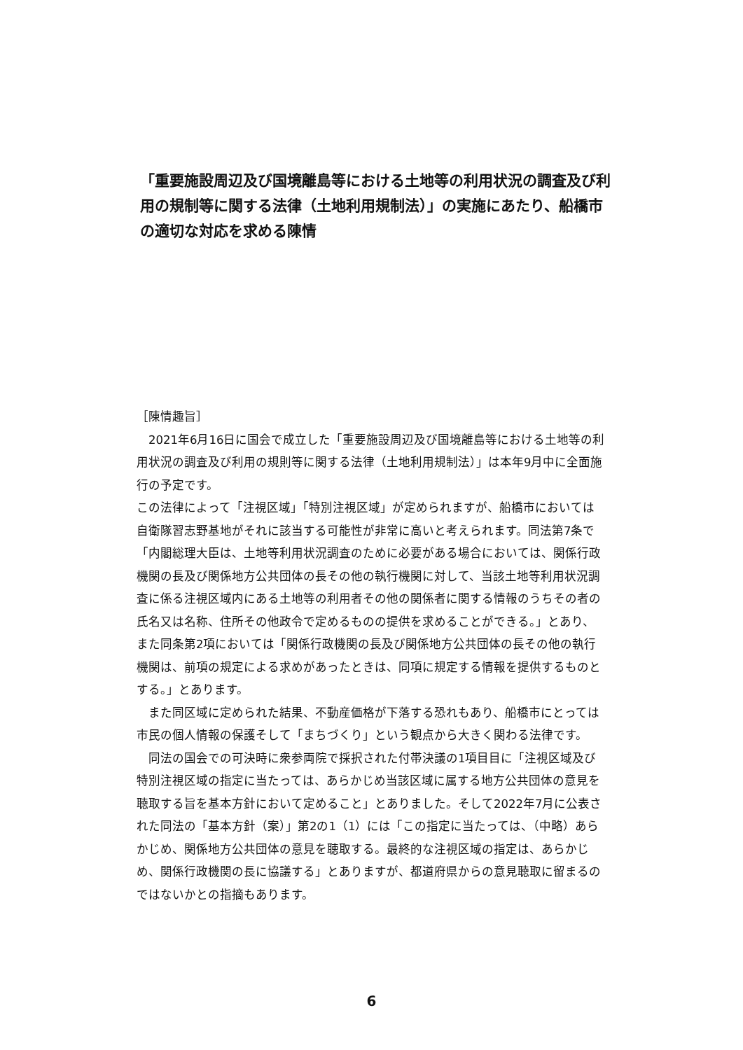「重要施設周辺及び国境離島等における土地等の利用状況の調査及び利用の規制等に関する法律（土地利用規制法）」の実施にあたり、船橋市の適切な対応を求める陳情
［陳情趣旨］
　2021年6月16日に国会で成立した「重要施設周辺及び国境離島等における土地等の利用状況の調査及び利用の規則等に関する法律（土地利用規制法）」は本年9月中に全面施行の予定です。
この法律によって「注視区域」「特別注視区域」が定められますが、船橋市においては自衛隊習志野基地がそれに該当する可能性が非常に高いと考えられます。同法第7条で「内閣総理大臣は、土地等利用状況調査のために必要がある場合においては、関係行政機関の長及び関係地方公共団体の長その他の執行機関に対して、当該土地等利用状況調査に係る注視区域内にある土地等の利用者その他の関係者に関する情報のうちその者の氏名又は名称、住所その他政令で定めるものの提供を求めることができる。」とあり、また同条第2項においては「関係行政機関の長及び関係地方公共団体の長その他の執行機関は、前項の規定による求めがあったときは、同項に規定する情報を提供するものとする。」とあります。
　また同区域に定められた結果、不動産価格が下落する恐れもあり、船橋市にとっては市民の個人情報の保護そして「まちづくり」という観点から大きく関わる法律です。
　同法の国会での可決時に衆参両院で採択された付帯決議の1項目目に「注視区域及び特別注視区域の指定に当たっては、あらかじめ当該区域に属する地方公共団体の意見を聴取する旨を基本方針において定めること」とありました。そして2022年7月に公表された同法の「基本方針（案）」第2の1（1）には「この指定に当たっては、（中略）あらかじめ、関係地方公共団体の意見を聴取する。最終的な注視区域の指定は、あらかじめ、関係行政機関の長に協議する」とありますが、都道府県からの意見聴取に留まるのではないかとの指摘もあります。
6